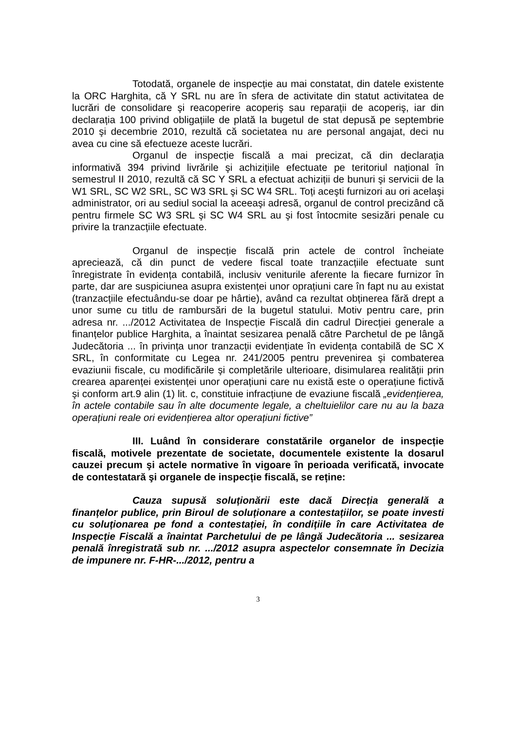Totodată, organele de inspecție au mai constatat, din datele existente la ORC Harghita, că Y SRL nu are în sfera de activitate din statut activitatea de lucrări de consolidare şi reacoperire acoperiş sau reparații de acoperiş, iar din declarația 100 privind obligațiile de plată la bugetul de stat depusă pe septembrie 2010 şi decembrie 2010, rezultă că societatea nu are personal angajat, deci nu avea cu cine să efectueze aceste lucrări.
Organul de inspecție fiscală a mai precizat, că din declarația informativă 394 privind livrările şi achizițiile efectuate pe teritoriul național în semestrul II 2010, rezultă că SC Y SRL a efectuat achiziții de bunuri şi servicii de la W1 SRL, SC W2 SRL, SC W3 SRL şi SC W4 SRL. Toți aceşti furnizori au ori acelaşi administrator, ori au sediul social la aceeaşi adresă, organul de control precizând că pentru firmele SC W3 SRL şi SC W4 SRL au şi fost întocmite sesizări penale cu privire la tranzacțiile efectuate.
Organul de inspecție fiscală prin actele de control încheiate apreciează, că din punct de vedere fiscal toate tranzacțiile efectuate sunt înregistrate în evidența contabilă, inclusiv veniturile aferente la fiecare furnizor în parte, dar are suspiciunea asupra existenței unor oprațiuni care în fapt nu au existat (tranzacțiile efectuându-se doar pe hârtie), având ca rezultat obținerea fără drept a unor sume cu titlu de rambursări de la bugetul statului. Motiv pentru care, prin adresa nr. .../2012 Activitatea de Inspecție Fiscală din cadrul Direcției generale a finanțelor publice Harghita, a înaintat sesizarea penală către Parchetul de pe lângă Judecătoria ... în privința unor tranzacții evidențiate în evidența contabilă de SC X SRL, în conformitate cu Legea nr. 241/2005 pentru prevenirea şi combaterea evaziunii fiscale, cu modificările şi completările ulterioare, disimularea realității prin crearea aparenței existenței unor operațiuni care nu există este o operațiune fictivă şi conform art.9 alin (1) lit. c, constituie infracțiune de evaziune fiscală „evidențierea, în actele contabile sau în alte documente legale, a cheltuielilor care nu au la baza operațiuni reale ori evidențierea altor operațiuni fictive”
III. Luând în considerare constatările organelor de inspecție fiscală, motivele prezentate de societate, documentele existente la dosarul cauzei precum şi actele normative în vigoare în perioada verificată, invocate de contestatară şi organele de inspecție fiscală, se reține:
Cauza supusă soluționării este dacă Direcția generală a finanțelor publice, prin Biroul de soluționare a contestațiilor, se poate investi cu soluționarea pe fond a contestației, în condițiile în care Activitatea de Inspecție Fiscală a înaintat Parchetului de pe lângă Judecătoria ... sesizarea penală înregistrată sub nr. .../2012 asupra aspectelor consemnate în Decizia de impunere nr. F-HR-.../2012, pentru a
3